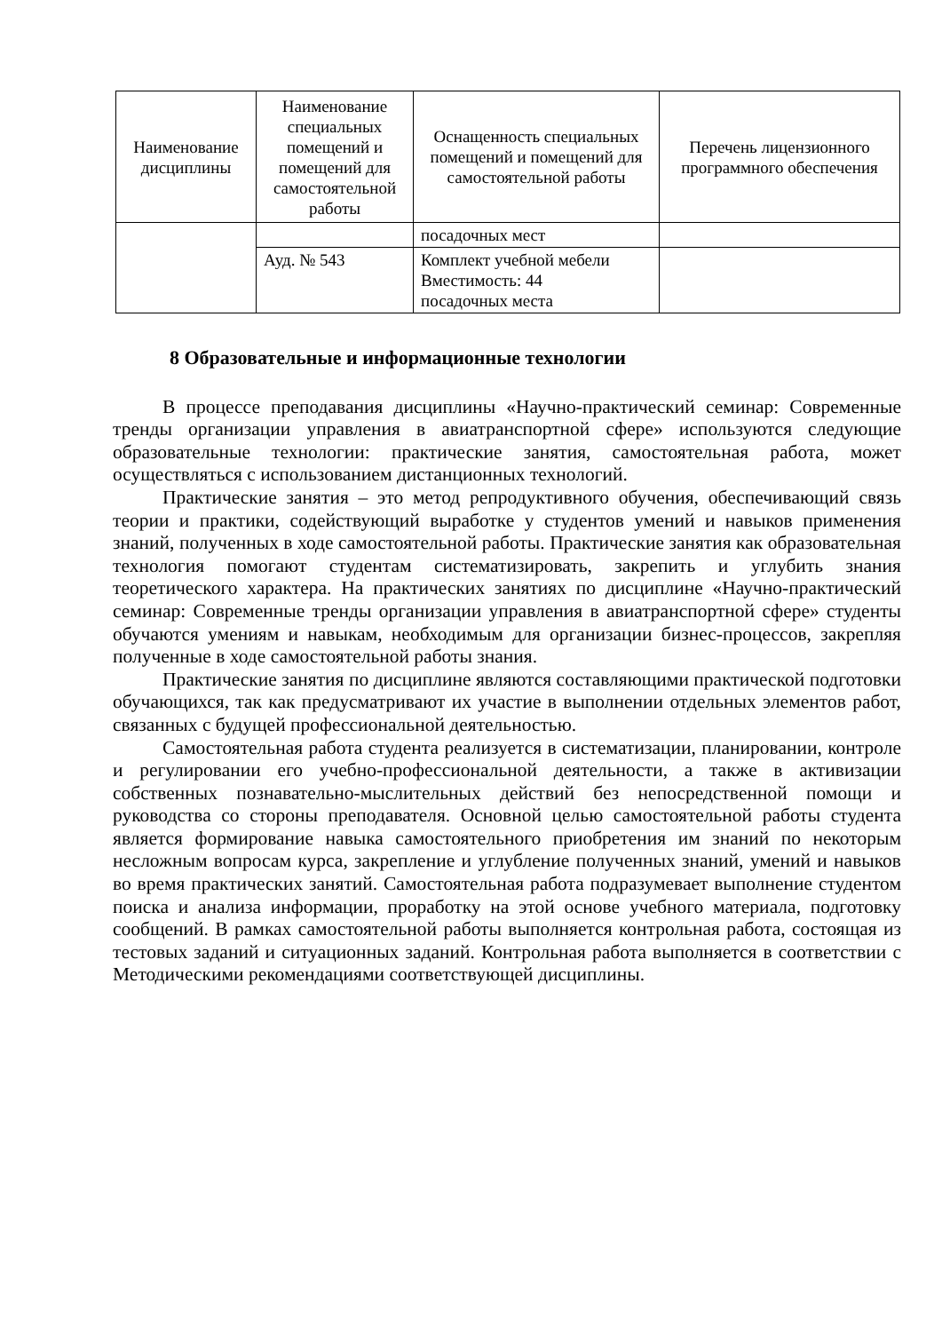| Наименование дисциплины | Наименование специальных помещений и помещений для самостоятельной работы | Оснащенность специальных помещений и помещений для самостоятельной работы | Перечень лицензионного программного обеспечения |
| --- | --- | --- | --- |
| | | посадочных мест | |
| | Ауд. № 543 | Комплект учебной мебели Вместимость: 44 посадочных места | |
8 Образовательные и информационные технологии
В процессе преподавания дисциплины «Научно-практический семинар: Современные тренды организации управления в авиатранспортной сфере» используются следующие образовательные технологии: практические занятия, самостоятельная работа, может осуществляться с использованием дистанционных технологий.
Практические занятия – это метод репродуктивного обучения, обеспечивающий связь теории и практики, содействующий выработке у студентов умений и навыков применения знаний, полученных в ходе самостоятельной работы. Практические занятия как образовательная технология помогают студентам систематизировать, закрепить и углубить знания теоретического характера. На практических занятиях по дисциплине «Научно-практический семинар: Современные тренды организации управления в авиатранспортной сфере» студенты обучаются умениям и навыкам, необходимым для организации бизнес-процессов, закрепляя полученные в ходе самостоятельной работы знания.
Практические занятия по дисциплине являются составляющими практической подготовки обучающихся, так как предусматривают их участие в выполнении отдельных элементов работ, связанных с будущей профессиональной деятельностью.
Самостоятельная работа студента реализуется в систематизации, планировании, контроле и регулировании его учебно-профессиональной деятельности, а также в активизации собственных познавательно-мыслительных действий без непосредственной помощи и руководства со стороны преподавателя. Основной целью самостоятельной работы студента является формирование навыка самостоятельного приобретения им знаний по некоторым несложным вопросам курса, закрепление и углубление полученных знаний, умений и навыков во время практических занятий. Самостоятельная работа подразумевает выполнение студентом поиска и анализа информации, проработку на этой основе учебного материала, подготовку сообщений. В рамках самостоятельной работы выполняется контрольная работа, состоящая из тестовых заданий и ситуационных заданий. Контрольная работа выполняется в соответствии с Методическими рекомендациями соответствующей дисциплины.